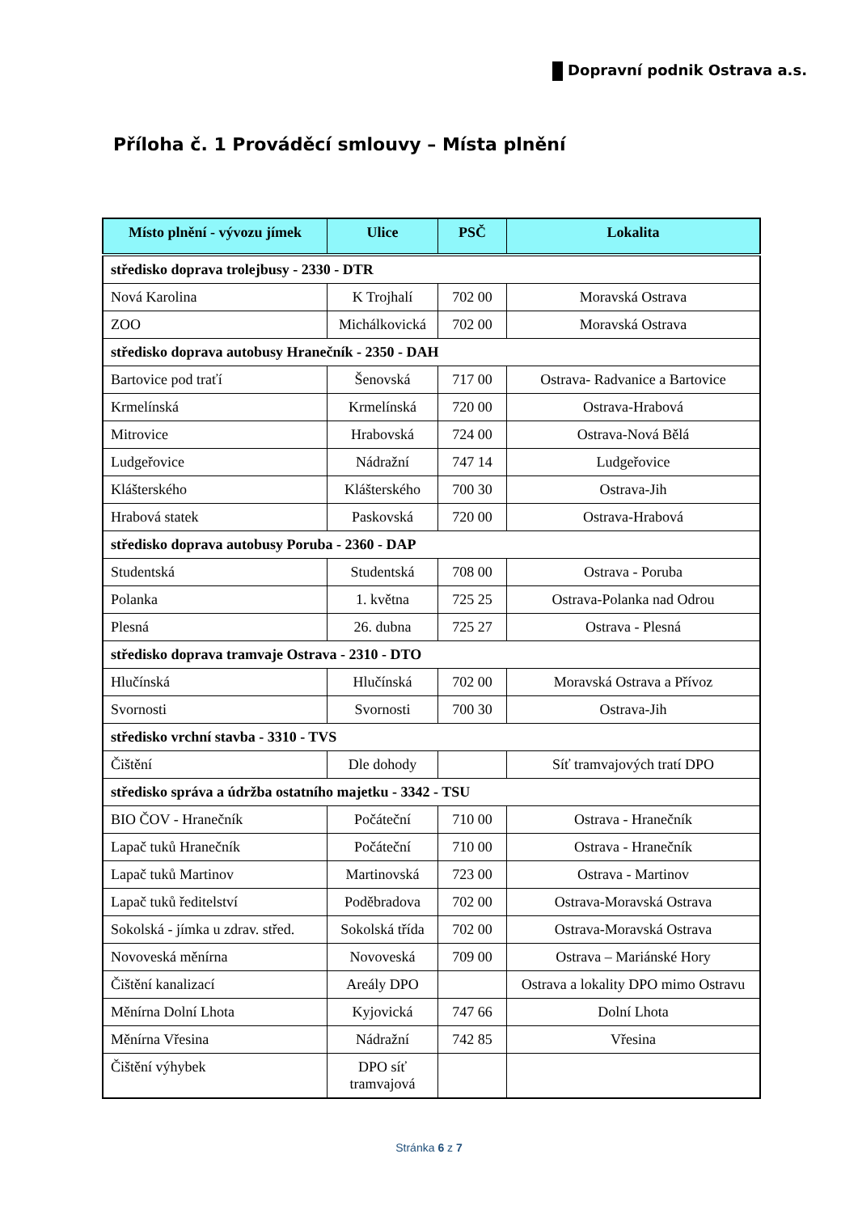Dopravní podnik Ostrava a.s.
Příloha č. 1 Prováděcí smlouvy – Místa plnění
| Místo plnění - vývozu jímek | Ulice | PSČ | Lokalita |
| --- | --- | --- | --- |
| středisko doprava trolejbusy - 2330 - DTR | | | |
| Nová Karolina | K Trojhalí | 702 00 | Moravská Ostrava |
| ZOO | Michálkovická | 702 00 | Moravská Ostrava |
| středisko doprava autobusy Hranečník - 2350 - DAH | | | |
| Bartovice pod traťí | Šenovská | 717 00 | Ostrava- Radvanice a Bartovice |
| Krmelínská | Krmelínská | 720 00 | Ostrava-Hrabová |
| Mitrovice | Hrabovská | 724 00 | Ostrava-Nová Bělá |
| Ludgeřovice | Nádražní | 747 14 | Ludgeřovice |
| Klášterského | Klášterského | 700 30 | Ostrava-Jih |
| Hrabová statek | Paskovská | 720 00 | Ostrava-Hrabová |
| středisko doprava autobusy Poruba - 2360 - DAP | | | |
| Studentská | Studentská | 708 00 | Ostrava - Poruba |
| Polanka | 1. května | 725 25 | Ostrava-Polanka nad Odrou |
| Plesná | 26. dubna | 725 27 | Ostrava - Plesná |
| středisko doprava tramvaje Ostrava - 2310 - DTO | | | |
| Hlučínská | Hlučínská | 702 00 | Moravská Ostrava a Přívoz |
| Svornosti | Svornosti | 700 30 | Ostrava-Jih |
| středisko vrchní stavba - 3310 - TVS | | | |
| Čištění | Dle dohody | | Síť tramvajových tratí DPO |
| středisko správa a údržba ostatního majetku - 3342 - TSU | | | |
| BIO ČOV - Hranečník | Počáteční | 710 00 | Ostrava - Hranečník |
| Lapač tuků Hranečník | Počáteční | 710 00 | Ostrava - Hranečník |
| Lapač tuků Martinov | Martinovská | 723 00 | Ostrava - Martinov |
| Lapač tuků ředitelství | Poděbradova | 702 00 | Ostrava-Moravská Ostrava |
| Sokolská - jímka u zdrav. střed. | Sokolská třída | 702 00 | Ostrava-Moravská Ostrava |
| Novoveská měnírna | Novoveská | 709 00 | Ostrava – Mariánské Hory |
| Čištění kanalizací | Areály DPO | | Ostrava a lokality DPO mimo Ostravu |
| Měnírna Dolní Lhota | Kyjovická | 747 66 | Dolní Lhota |
| Měnírna Vřesina | Nádražní | 742 85 | Vřesina |
| Čištění výhybek | DPO síť tramvajová | | |
Stránka 6 z 7